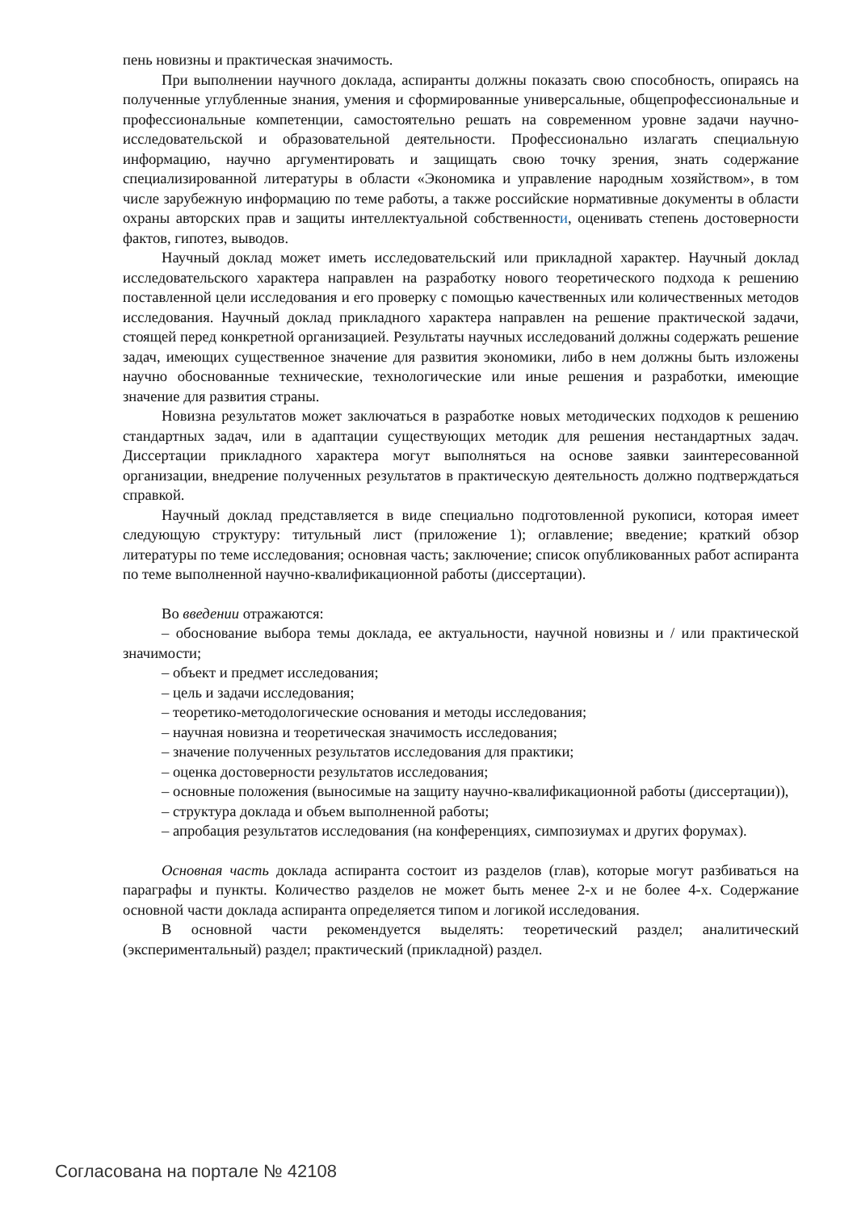пень новизны и практическая значимость.
При выполнении научного доклада, аспиранты должны показать свою способность, опираясь на полученные углубленные знания, умения и сформированные универсальные, общепрофессиональные и профессиональные компетенции, самостоятельно решать на современном уровне задачи научно-исследовательской и образовательной деятельности. Профессионально излагать специальную информацию, научно аргументировать и защищать свою точку зрения, знать содержание специализированной литературы в области «Экономика и управление народным хозяйством», в том числе зарубежную информацию по теме работы, а также российские нормативные документы в области охраны авторских прав и защиты интеллектуальной собственности, оценивать степень достоверности фактов, гипотез, выводов.
Научный доклад может иметь исследовательский или прикладной характер. Научный доклад исследовательского характера направлен на разработку нового теоретического подхода к решению поставленной цели исследования и его проверку с помощью качественных или количественных методов исследования. Научный доклад прикладного характера направлен на решение практической задачи, стоящей перед конкретной организацией. Результаты научных исследований должны содержать решение задач, имеющих существенное значение для развития экономики, либо в нем должны быть изложены научно обоснованные технические, технологические или иные решения и разработки, имеющие значение для развития страны.
Новизна результатов может заключаться в разработке новых методических подходов к решению стандартных задач, или в адаптации существующих методик для решения нестандартных задач. Диссертации прикладного характера могут выполняться на основе заявки заинтересованной организации, внедрение полученных результатов в практическую деятельность должно подтверждаться справкой.
Научный доклад представляется в виде специально подготовленной рукописи, которая имеет следующую структуру: титульный лист (приложение 1); оглавление; введение; краткий обзор литературы по теме исследования; основная часть; заключение; список опубликованных работ аспиранта по теме выполненной научно-квалификационной работы (диссертации).
Во введении отражаются:
– обоснование выбора темы доклада, ее актуальности, научной новизны и / или практической значимости;
– объект и предмет исследования;
– цель и задачи исследования;
– теоретико-методологические основания и методы исследования;
– научная новизна и теоретическая значимость исследования;
– значение полученных результатов исследования для практики;
– оценка достоверности результатов исследования;
– основные положения (выносимые на защиту научно-квалификационной работы (диссертации)),
– структура доклада и объем выполненной работы;
– апробация результатов исследования (на конференциях, симпозиумах и других форумах).
Основная часть доклада аспиранта состоит из разделов (глав), которые могут разбиваться на параграфы и пункты. Количество разделов не может быть менее 2-х и не более 4-х. Содержание основной части доклада аспиранта определяется типом и логикой исследования.
В основной части рекомендуется выделять: теоретический раздел; аналитический (экспериментальный) раздел; практический (прикладной) раздел.
Согласована на портале № 42108